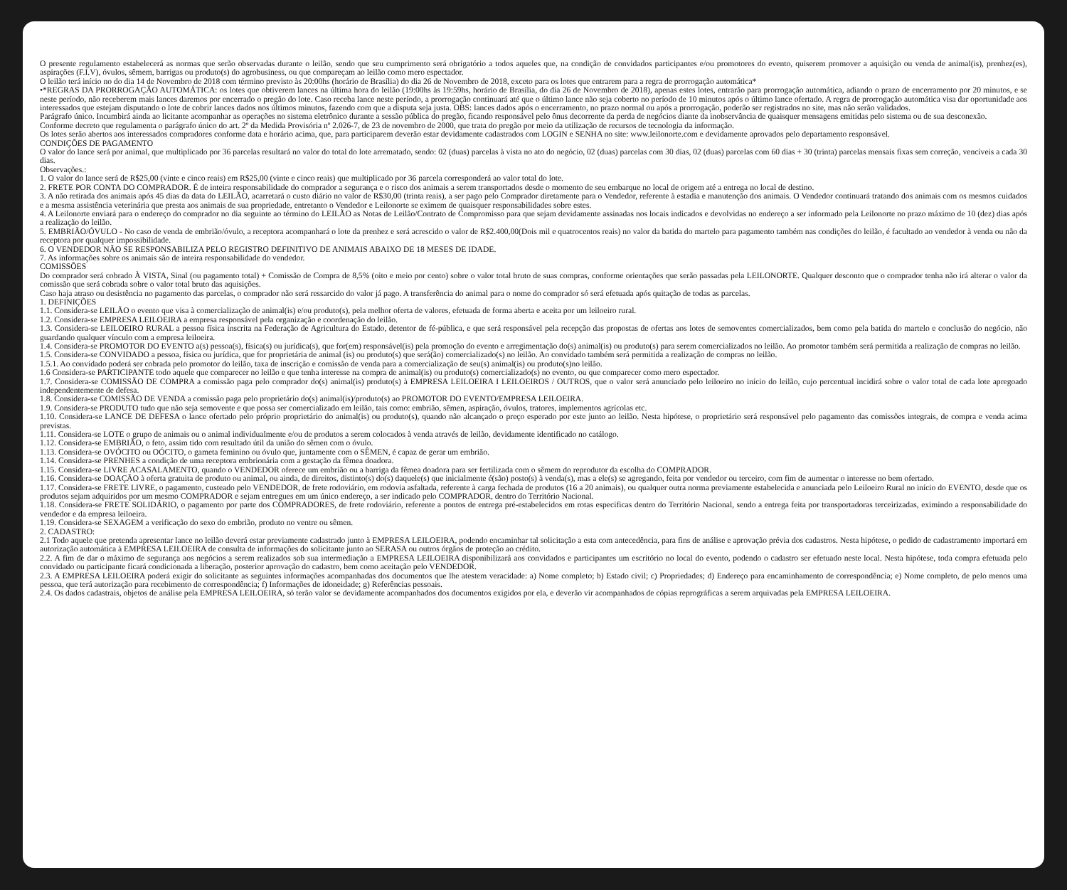O presente regulamento estabelecerá as normas que serão observadas durante o leilão, sendo que seu cumprimento será obrigatório a todos aqueles que, na condição de convidados participantes e/ou promotores do evento, quiserem promover a aquisição ou venda de animal(is), prenhez(es), aspirações (F.I.V), óvulos, sêmem, barrigas ou produto(s) do agrobusiness, ou que compareçam ao leilão como mero espectador.
O leilão terá início no do dia 14 de Novembro de 2018 com término previsto às 20:00hs (horário de Brasília) do dia 26 de Novembro de 2018, exceto para os lotes que entrarem para a regra de prorrogação automática*
•*REGRAS DA PRORROGAÇÃO AUTOMÁTICA: os lotes que obtiverem lances na última hora do leilão (19:00hs às 19:59hs, horário de Brasília, do dia 26 de Novembro de 2018), apenas estes lotes, entrarão para prorrogação automática, adiando o prazo de encerramento por 20 minutos, e se neste período, não receberem mais lances daremos por encerrado o pregão do lote. Caso receba lance neste período, a prorrogação continuará até que o último lance não seja coberto no período de 10 minutos após o último lance ofertado. A regra de prorrogação automática visa dar oportunidade aos interessados que estejam disputando o lote de cobrir lances dados nos últimos minutos, fazendo com que a disputa seja justa. OBS: lances dados após o encerramento, no prazo normal ou após a prorrogação, poderão ser registrados no site, mas não serão validados.
Parágrafo único. Incumbirá ainda ao licitante acompanhar as operações no sistema eletrônico durante a sessão pública do pregão, ficando responsável pelo ônus decorrente da perda de negócios diante da inobservância de quaisquer mensagens emitidas pelo sistema ou de sua desconexão.
Conforme decreto que regulamenta o parágrafo único do art. 2º da Medida Provisória nº 2.026-7, de 23 de novembro de 2000, que trata do pregão por meio da utilização de recursos de tecnologia da informação.
Os lotes serão abertos aos interessados compradores conforme data e horário acima, que, para participarem deverão estar devidamente cadastrados com LOGIN e SENHA no site: www.leilonorte.com e devidamente aprovados pelo departamento responsável.
CONDIÇÕES DE PAGAMENTO
O valor do lance será por animal, que multiplicado por 36 parcelas resultará no valor do total do lote arrematado, sendo: 02 (duas) parcelas à vista no ato do negócio, 02 (duas) parcelas com 30 dias, 02 (duas) parcelas com 60 dias + 30 (trinta) parcelas mensais fixas sem correção, vencíveis a cada 30 dias.
Observações.:
1. O valor do lance será de R$25,00 (vinte e cinco reais) em R$25,00 (vinte e cinco reais) que multiplicado por 36 parcela corresponderá ao valor total do lote.
2. FRETE POR CONTA DO COMPRADOR. É de inteira responsabilidade do comprador a segurança e o risco dos animais a serem transportados desde o momento de seu embarque no local de origem até a entrega no local de destino.
3. A não retirada dos animais após 45 dias da data do LEILÃO, acarretará o custo diário no valor de R$30,00 (trinta reais), a ser pago pelo Comprador diretamente para o Vendedor, referente à estadia e manutenção dos animais. O Vendedor continuará tratando dos animais com os mesmos cuidados e a mesma assistência veterinária que presta aos animais de sua propriedade, entretanto o Vendedor e Leilonorte se eximem de quaisquer responsabilidades sobre estes.
4. A Leilonorte enviará para o endereço do comprador no dia seguinte ao término do LEILÃO as Notas de Leilão/Contrato de Compromisso para que sejam devidamente assinadas nos locais indicados e devolvidas no endereço a ser informado pela Leilonorte no prazo máximo de 10 (dez) dias após a realização do leilão.
5. EMBRIÃO/ÓVULO - No caso de venda de embrião/óvulo, a receptora acompanhará o lote da prenhez e será acrescido o valor de R$2.400,00(Dois mil e quatrocentos reais) no valor da batida do martelo para pagamento também nas condições do leilão, é facultado ao vendedor à venda ou não da receptora por qualquer impossibilidade.
6. O VENDEDOR NÃO SE RESPONSABILIZA PELO REGISTRO DEFINITIVO DE ANIMAIS ABAIXO DE 18 MESES DE IDADE.
7. As informações sobre os animais são de inteira responsabilidade do vendedor.
COMISSÕES
Do comprador será cobrado À VISTA, Sinal (ou pagamento total) + Comissão de Compra de 8,5% (oito e meio por cento) sobre o valor total bruto de suas compras, conforme orientações que serão passadas pela LEILONORTE. Qualquer desconto que o comprador tenha não irá alterar o valor da comissão que será cobrada sobre o valor total bruto das aquisições.
Caso haja atraso ou desistência no pagamento das parcelas, o comprador não será ressarcido do valor já pago. A transferência do animal para o nome do comprador só será efetuada após quitação de todas as parcelas.
1. DEFINIÇÕES
1.1. Considera-se LEILÃO o evento que visa à comercialização de animal(is) e/ou produto(s), pela melhor oferta de valores, efetuada de forma aberta e aceita por um leiloeiro rural.
1.2. Considera-se EMPRESA LEILOEIRA a empresa responsável pela organização e coordenação do leilão.
1.3. Considera-se LEILOEIRO RURAL a pessoa física inscrita na Federação de Agricultura do Estado, detentor de fé-pública, e que será responsável pela recepção das propostas de ofertas aos lotes de semoventes comercializados, bem como pela batida do martelo e conclusão do negócio, não guardando qualquer vínculo com a empresa leiloeira.
1.4. Considera-se PROMOTOR DO EVENTO a(s) pessoa(s), física(s) ou jurídica(s), que for(em) responsável(is) pela promoção do evento e arregimentação do(s) animal(is) ou produto(s) para serem comercializados no leilão. Ao promotor também será permitida a realização de compras no leilão.
1.5. Considera-se CONVIDADO a pessoa, física ou jurídica, que for proprietária de animal (is) ou produto(s) que será(ão) comercializado(s) no leilão. Ao convidado também será permitida a realização de compras no leilão.
1.5.1. Ao convidado poderá ser cobrada pelo promotor do leilão, taxa de inscrição e comissão de venda para a comercialização de seu(s) animal(is) ou produto(s)no leilão.
1.6 Considera-se PARTICIPANTE todo aquele que comparecer no leilão e que tenha interesse na compra de animal(is) ou produto(s) comercializado(s) no evento, ou que comparecer como mero espectador.
1.7. Considera-se COMISSÃO DE COMPRA a comissão paga pelo comprador do(s) animal(is) produto(s) à EMPRESA LEILOEIRA I LEILOEIROS / OUTROS, que o valor será anunciado pelo leiloeiro no início do leilão, cujo percentual incidirá sobre o valor total de cada lote apregoado independentemente de defesa.
1.8. Considera-se COMISSÃO DE VENDA a comissão paga pelo proprietário do(s) animal(is)/produto(s) ao PROMOTOR DO EVENTO/EMPRESA LEILOEIRA.
1.9. Considera-se PRODUTO tudo que não seja semovente e que possa ser comercializado em leilão, tais como: embrião, sêmen, aspiração, óvulos, tratores, implementos agrícolas etc.
1.10. Considera-se LANCE DE DEFESA o lance ofertado pelo próprio proprietário do animal(is) ou produto(s), quando não alcançado o preço esperado por este junto ao leilão. Nesta hipótese, o proprietário será responsável pelo pagamento das comissões integrais, de compra e venda acima previstas.
1.11. Considera-se LOTE o grupo de animais ou o animal individualmente e/ou de produtos a serem colocados à venda através de leilão, devidamente identificado no catálogo.
1.12. Considera-se EMBRIÃO, o feto, assim tido com resultado útil da união do sêmen com o óvulo.
1.13. Considera-se OVÓCITO ou OÓCITO, o gameta feminino ou óvulo que, juntamente com o SÊMEN, é capaz de gerar um embrião.
1.14. Considera-se PRENHES a condição de uma receptora embrionária com a gestação da fêmea doadora.
1.15. Considera-se LIVRE ACASALAMENTO, quando o VENDEDOR oferece um embrião ou a barriga da fêmea doadora para ser fertilizada com o sêmem do reprodutor da escolha do COMPRADOR.
1.16. Considera-se DOAÇÃO à oferta gratuita de produto ou animal, ou ainda, de direitos, distinto(s) do(s) daquele(s) que inicialmente é(são) posto(s) à venda(s), mas a ele(s) se agregando, feita por vendedor ou terceiro, com fim de aumentar o interesse no bem ofertado.
1.17. Considera-se FRETE LIVRE, o pagamento, custeado pelo VENDEDOR, de frete rodoviário, em rodovia asfaltada, referente à carga fechada de produtos (16 a 20 animais), ou qualquer outra norma previamente estabelecida e anunciada pelo Leiloeiro Rural no início do EVENTO, desde que os produtos sejam adquiridos por um mesmo COMPRADOR e sejam entregues em um único endereço, a ser indicado pelo COMPRADOR, dentro do Território Nacional.
1.18. Considera-se FRETE SOLIDÁRIO, o pagamento por parte dos COMPRADORES, de frete rodoviário, referente a pontos de entrega pré-estabelecidos em rotas especificas dentro do Território Nacional, sendo a entrega feita por transportadoras terceirizadas, eximindo a responsabilidade do vendedor e da empresa leiloeira.
1.19. Considera-se SEXAGEM a verificação do sexo do embrião, produto no ventre ou sêmen.
2. CADASTRO:
2.1 Todo aquele que pretenda apresentar lance no leilão deverá estar previamente cadastrado junto à EMPRESA LEILOEIRA, podendo encaminhar tal solicitação a esta com antecedência, para fins de análise e aprovação prévia dos cadastros. Nesta hipótese, o pedido de cadastramento importará em autorização automática à EMPRESA LEILOEIRA de consulta de informações do solicitante junto ao SERASA ou outros órgãos de proteção ao crédito.
2.2. A fim de dar o máximo de segurança aos negócios a serem realizados sob sua intermediação a EMPRESA LEILOEIRA disponibilizará aos convidados e participantes um escritório no local do evento, podendo o cadastro ser efetuado neste local. Nesta hipótese, toda compra efetuada pelo convidado ou participante ficará condicionada a liberação, posterior aprovação do cadastro, bem como aceitação pelo VENDEDOR.
2.3. A EMPRESA LEILOEIRA poderá exigir do solicitante as seguintes informações acompanhadas dos documentos que lhe atestem veracidade: a) Nome completo; b) Estado civil; c) Propriedades; d) Endereço para encaminhamento de correspondência; e) Nome completo, de pelo menos uma pessoa, que terá autorização para recebimento de correspondência; f) Informações de idoneidade; g) Referências pessoais.
2.4. Os dados cadastrais, objetos de análise pela EMPRESA LEILOEIRA, só terão valor se devidamente acompanhados dos documentos exigidos por ela, e deverão vir acompanhados de cópias reprográficas a serem arquivadas pela EMPRESA LEILOEIRA.